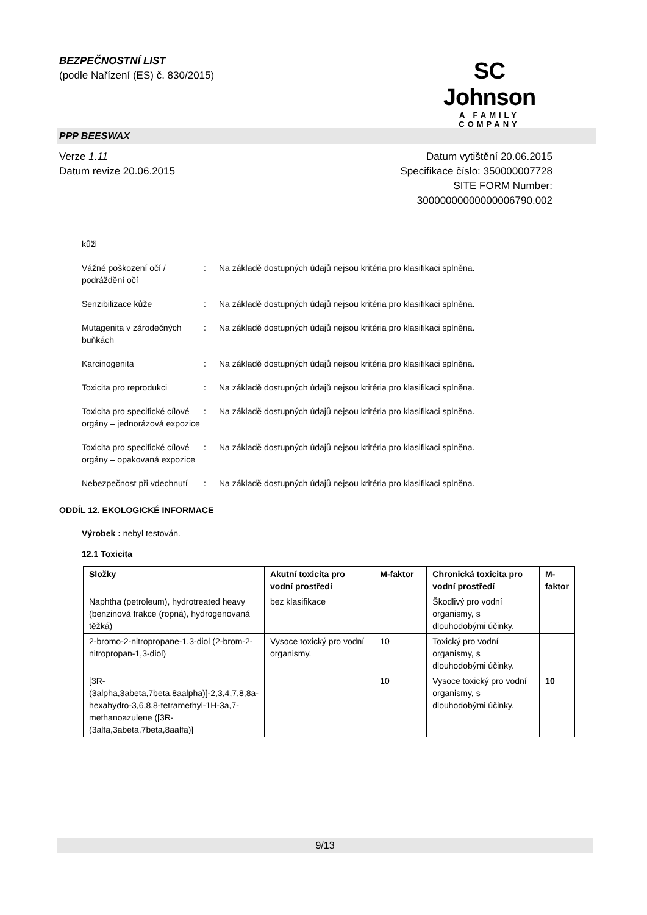BEZPEČNOSTNÍ LIST
(podle Nařízení (ES) č. 830/2015)
SC Johnson
A FAMILY COMPANY
PPP BEESWAX
Verze 1.11
Datum revize 20.06.2015
Datum vytištění 20.06.2015
Specifikace číslo: 350000007728
SITE FORM Number:
30000000000000006790.002
kůži
Vážné poškození očí / podráždění očí
: Na základě dostupných údajů nejsou kritéria pro klasifikaci splněna.
Senzibilizace kůže : Na základě dostupných údajů nejsou kritéria pro klasifikaci splněna.
Mutagenita v zárodečných buňkách
: Na základě dostupných údajů nejsou kritéria pro klasifikaci splněna.
Karcinogenita : Na základě dostupných údajů nejsou kritéria pro klasifikaci splněna.
Toxicita pro reprodukci : Na základě dostupných údajů nejsou kritéria pro klasifikaci splněna.
Toxicita pro specifické cílové orgány – jednorázová expozice
: Na základě dostupných údajů nejsou kritéria pro klasifikaci splněna.
Toxicita pro specifické cílové orgány – opakovaná expozice
: Na základě dostupných údajů nejsou kritéria pro klasifikaci splněna.
Nebezpečnost při vdechnutí
: Na základě dostupných údajů nejsou kritéria pro klasifikaci splněna.
ODDÍL 12. EKOLOGICKÉ INFORMACE
Výrobek : nebyl testován.
12.1 Toxicita
| Složky | Akutní toxicita pro vodní prostředí | M-faktor | Chronická toxicita pro vodní prostředí | M-faktor |
| --- | --- | --- | --- | --- |
| Naphtha (petroleum), hydrotreated heavy (benzinová frakce (ropná), hydrogenovaná těžká) | bez klasifikace | | Škodlivý pro vodní organismy, s dlouhodobými účinky. | |
| 2-bromo-2-nitropropane-1,3-diol (2-brom-2-nitropropan-1,3-diol) | Vysoce toxický pro vodní organismy. | 10 | Toxický pro vodní organismy, s dlouhodobými účinky. | |
| [3R-(3alpha,3abeta,7beta,8aalpha)]-2,3,4,7,8,8a-hexahydro-3,6,8,8-tetramethyl-1H-3a,7-methanoazulene ([3R-(3alfa,3abeta,7beta,8aalfa)] | | 10 | Vysoce toxický pro vodní organismy, s dlouhodobými účinky. | 10 |
9/13